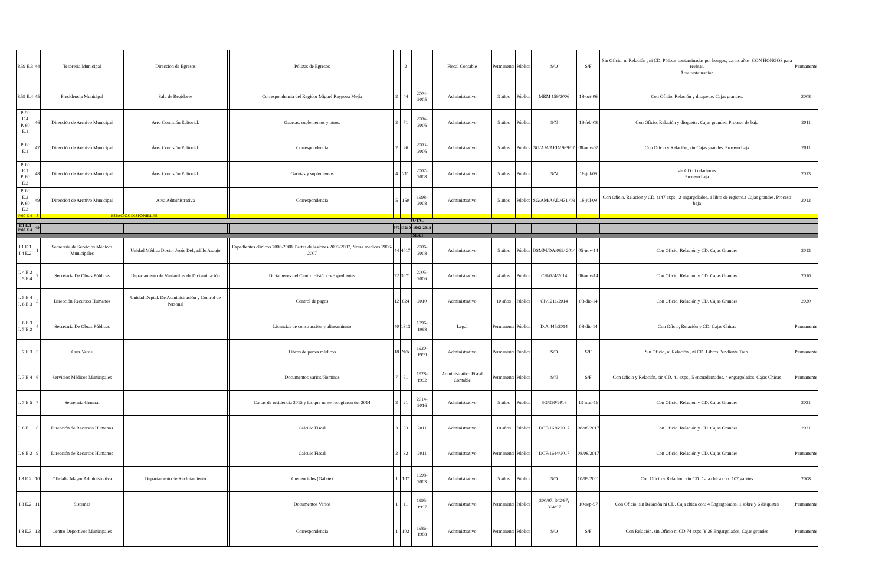| P.59 E.3 | 44 | Tesorería Municipal | Dirección de Egresos | | | Pólizas de Egresos | | 2 | | Fiscal Contable | Permanente | Pública | S/O | S/F | Sin Oficio, ni Relación , ni CD. Pólizas contaminadas por hongos, varios años, CON HONGOS para revisar. Área restauración | Permanente |
| P.59 E.4 | 45 | Presidencia Municipal | Sala de Regidores | | | Correspondencia del Regidor Miguel Raygoza Mejía | 2 | 44 | 2004-2005 | Administrativo | 3 años | Pública | MRM 159/2006 | 18-oct-06 | Con Oficio, Relación y disquette. Cajas grandes. | 2008 |
| P. 59 E.4 P. 60 E.1 | 46 | Dirección de Archivo Municipal | Área Comisión Editorial. | | | Gacetas, suplementos y otros. | 2 | 71 | 2004-2006 | Administrativo | 5 años | Pública | S/N | 19-feb-08 | Con Oficio, Relación y disquette. Cajas grandes. Proceso de baja | 2011 |
| P. 60 E.1 | 47 | Dirección de Archivo Municipal | Área Comisión Editorial. | | | Correspondencia | 2 | 26 | 2003-2006 | Administrativo | 5 años | Pública | SG/AM/AED/ 969/07 | 08-nov-07 | Con Oficio y Relación, sin Cajas grandes. Proceso baja | 2011 |
| P. 60 E.1 P. 60 E.2 | 48 | Dirección de Archivo Municipal | Área Comisión Editorial. | | | Gacetas y suplementos | 4 | 211 | 2007-2008 | Administrativo | 5 años | Pública | S/N | 16-jul-09 | sin CD ni relaciones Proceso baja | 2013 |
| P. 60 E.2 P. 60 E.3 | 49 | Dirección de Archivo Municipal | Área Administrativa | | | Correspondencia | 5 | 150 | 1998-2008 | Administrativo | 5 años | Pública | SG/AM/AAD/431 /09 | 18-jul-09 | Con Oficio, Relación y CD. (147 exps., 2 engargolados, 1 libro de registro.) Cajas grandes. Proceso baja | 2013 |
| P.60 E.4 | 3 | ESPACIOS DISPONIBLES | | | | | | | | | | | | | | |
| TOTAL | | | | | | | | | | | | | | | | |
| P.1 E.1 P.60 E.4 | 49 | | | | | | 972 | 43210 | 1902-2018 | | | | | | | |
| ISLA I | | | | | | | | | | | | | | | | |
| I.1 E.1 I.4 E.2 | 1 | Secretaría de Servicios Médicos Municipales | Unidad Médica Doctor Jesús Delgadillo Araujo | | | Expedientes clínicos 2006-2008, Partes de lesiones 2006-2007, Notas medicas 2006-2007 | 44 | 4017 | 2006-2008 | Administrativo | 5 años | Pública | DSMM/DA/099/ 2014 | 05-nov-14 | Con Oficio, Relación y CD. Cajas Grandes | 2013 |
| I. 4 E.2 I. 5 E.4 | 2 | Secretaría De Obras Públicas | Departamento de Ventanillas de Dictaminación | | | Dictámenes del Centro Histórico/Expedientes | 22 | 3071 | 2005-2006 | Administrativo | 4 años | Pública | CH-024/2014 | 06-nov-14 | Con Oficio, Relación y CD. Cajas Grandes | 2010 |
| I. 5 E.4 I. 6 E.3 | 3 | Dirección Recursos Humanos | Unidad Deptal. De Administración y Control de Personal | | | Control de pagos | 12 | 824 | 2010 | Administrativo | 10 años | Pública | CP/1211/2014 | 08-dic-14 | Con Oficio, Relación y CD. Cajas Grandes | 2020 |
| I. 6 E.3 I. 7 E.2 | 4 | Secretaría De Obras Públicas | | | | Licencias de construcción y alineamiento | 40 | 1313 | 1996-1998 | Legal | Permanente | Pública | D.A.445/2014 | 08-dic-14 | Con Oficio, Relación y CD. Cajas Chicas | Permanente |
| I. 7 E.3 | 5 | Cruz Verde | | | | Libros de partes médicos | 18 | N/A | 1920-1999 | Administrativo | Permanente | Pública | S/O | S/F | Sin Oficio, ni Relación , ni CD. Libros Pendiente Trab. | Permanente |
| I. 7 E.4 | 6 | Servicios Médicos Municipales | | | | Documentos varios/Nominas | 7 | 51 | 1928-1992 | Administrativo Fiscal Contable | Permanente | Pública | S/N | S/F | Con Oficio y Relación, sin CD. 41 exps., 5 encuadernados, 4 engargolados. Cajas Chicas | Permanente |
| I. 7 E.5 | 7 | Secretaría General | | | | Cartas de residencia 2015 y las que no se recogieron del 2014 | 2 | 21 | 2014-2016 | Administrativo | 5 años | Pública | SG/320/2016 | 13-mar-16 | Con Oficio, Relación y CD. Cajas Grandes | 2021 |
| I. 8 E.1 | 8 | Dirección de Recursos Humanos | | | | Cálculo Fiscal | 3 | 33 | 2011 | Administrativo | 10 años | Pública | DCF/1626/2017 | 08/08/2017 | Con Oficio, Relación y CD. Cajas Grandes | 2021 |
| I. 8 E.2 | 9 | Dirección de Recursos Humanos | | | | Cálculo Fiscal | 2 | 32 | 2011 | Administrativo | Permanente | Pública | DCF/1644/2017 | 08/08/2017 | Con Oficio, Relación y CD. Cajas Grandes | Permanente |
| I.8 E.2 | 10 | Oficialía Mayor Administrativa | Departamento de Reclutamiento | | | Credenciales (Gafete) | 1 | 107 | 1998-2003 | Administrativo | 5 años | Pública | S/O | 10/09/2001 | Con Oficio y Relación, sin CD. Caja chica con: 107 gafetes | 2008 |
| I.8 E.2 | 11 | Sistemas | | | | Documentos Varios | 1 | 11 | 1995-1997 | Administrativo | Permanente | Pública | 300/97, 302/97, 304/97 | 10-sep-97 | Con Oficio, sin Relación ni CD. Caja chica con: 4 Engargolados, 1 sobre y 6 disquetes | Permanente |
| I.8 E.3 | 12 | Centro Deportivos Municipales | | | | Correspondencia | 1 | 102 | 1986-1988 | Administrativo | Permanente | Pública | S/O | S/F | Con Relación, sin Oficio ni CD.74 exps. Y 28 Engargolados, Cajas grandes | Permanente |